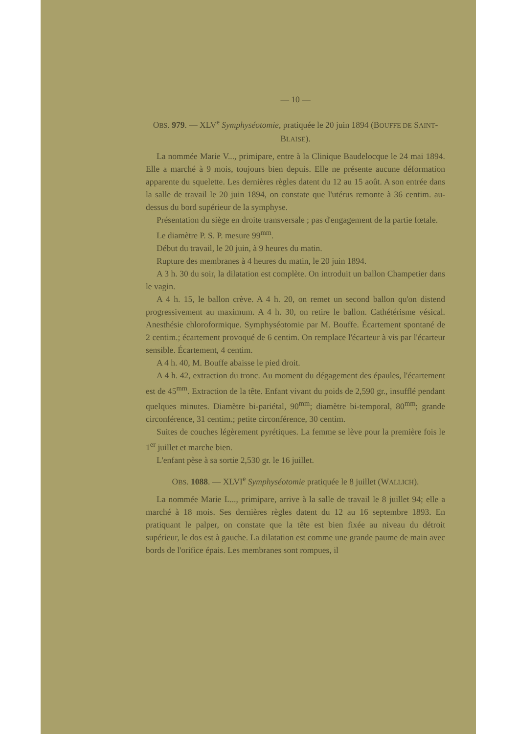— 10 —
OBS. 979. — XLV<sup>e</sup> Symphyséotomie, pratiquée le 20 juin 1894 (BOUFFE DE SAINT-BLAISE).
La nommée Marie V..., primipare, entre à la Clinique Baudelocque le 24 mai 1894. Elle a marché à 9 mois, toujours bien depuis. Elle ne présente aucune déformation apparente du squelette. Les dernières règles datent du 12 au 15 août. A son entrée dans la salle de travail le 20 juin 1894, on constate que l'utérus remonte à 36 centim. au-dessus du bord supérieur de la symphyse.
Présentation du siège en droite transversale ; pas d'engagement de la partie fœtale.
Le diamètre P. S. P. mesure 99<sup>mm</sup>.
Début du travail, le 20 juin, à 9 heures du matin.
Rupture des membranes à 4 heures du matin, le 20 juin 1894.
A 3 h. 30 du soir, la dilatation est complète. On introduit un ballon Champetier dans le vagin.
A 4 h. 15, le ballon crève. A 4 h. 20, on remet un second ballon qu'on distend progressivement au maximum. A 4 h. 30, on retire le ballon. Cathétérisme vésical. Anesthésie chloroformique. Symphyséotomie par M. Bouffe. Écartement spontané de 2 centim.; écartement provoqué de 6 centim. On remplace l'écarteur à vis par l'écarteur sensible. Écartement, 4 centim.
A 4 h. 40, M. Bouffe abaisse le pied droit.
A 4 h. 42, extraction du tronc. Au moment du dégagement des épaules, l'écartement est de 45<sup>mm</sup>. Extraction de la tête. Enfant vivant du poids de 2,590 gr., insufflé pendant quelques minutes. Diamètre bi-pariétal, 90<sup>mm</sup>; diamètre bi-temporal, 80<sup>mm</sup>; grande circonférence, 31 centim.; petite circonférence, 30 centim.
Suites de couches légèrement pyrétiques. La femme se lève pour la première fois le 1<sup>er</sup> juillet et marche bien.
L'enfant pèse à sa sortie 2,530 gr. le 16 juillet.
OBS. 1088. — XLVI<sup>e</sup> Symphyséotomie pratiquée le 8 juillet (WALLICH).
La nommée Marie L..., primipare, arrive à la salle de travail le 8 juillet 94; elle a marché à 18 mois. Ses dernières règles datent du 12 au 16 septembre 1893. En pratiquant le palper, on constate que la tête est bien fixée au niveau du détroit supérieur, le dos est à gauche. La dilatation est comme une grande paume de main avec bords de l'orifice épais. Les membranes sont rompues, il